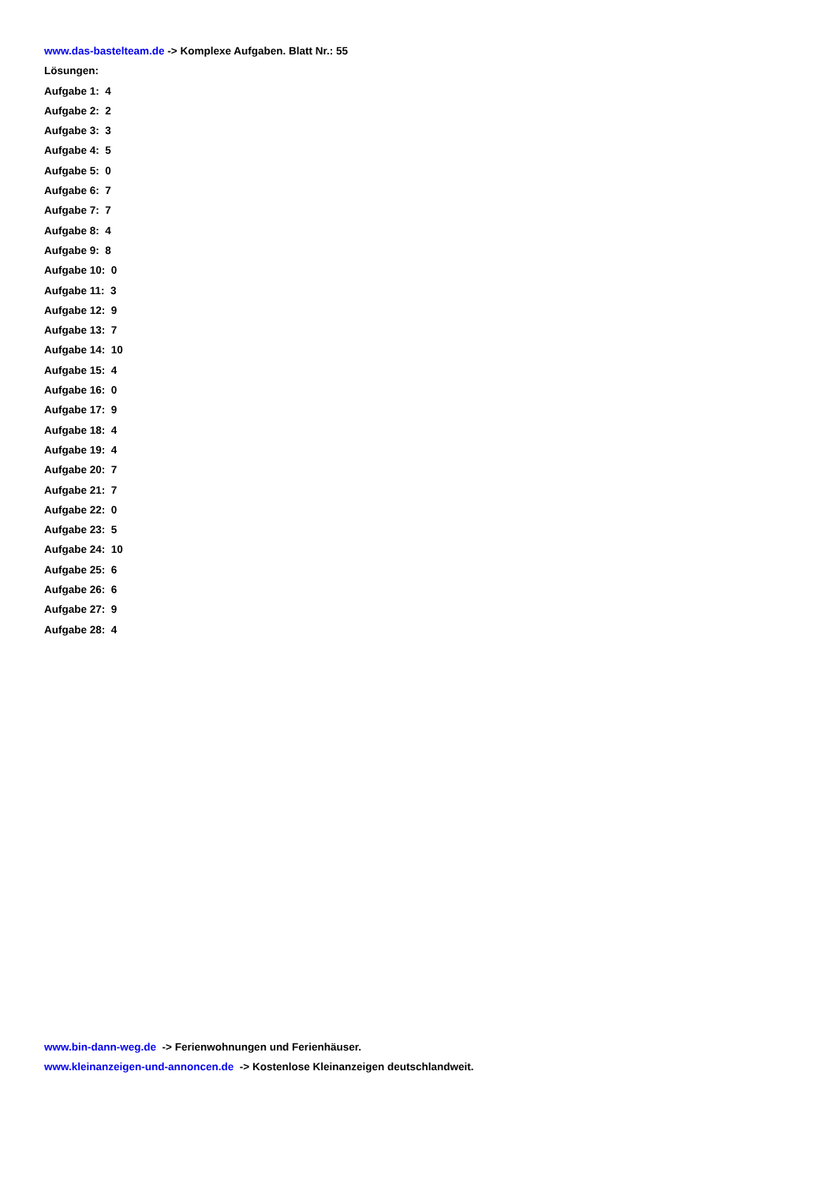www.das-bastelteam.de -> Komplexe Aufgaben. Blatt Nr.: 55
Lösungen:
Aufgabe 1: 4
Aufgabe 2: 2
Aufgabe 3: 3
Aufgabe 4: 5
Aufgabe 5: 0
Aufgabe 6: 7
Aufgabe 7: 7
Aufgabe 8: 4
Aufgabe 9: 8
Aufgabe 10: 0
Aufgabe 11: 3
Aufgabe 12: 9
Aufgabe 13: 7
Aufgabe 14: 10
Aufgabe 15: 4
Aufgabe 16: 0
Aufgabe 17: 9
Aufgabe 18: 4
Aufgabe 19: 4
Aufgabe 20: 7
Aufgabe 21: 7
Aufgabe 22: 0
Aufgabe 23: 5
Aufgabe 24: 10
Aufgabe 25: 6
Aufgabe 26: 6
Aufgabe 27: 9
Aufgabe 28: 4
www.bin-dann-weg.de -> Ferienwohnungen und Ferienhäuser.
www.kleinanzeigen-und-annoncen.de -> Kostenlose Kleinanzeigen deutschlandweit.